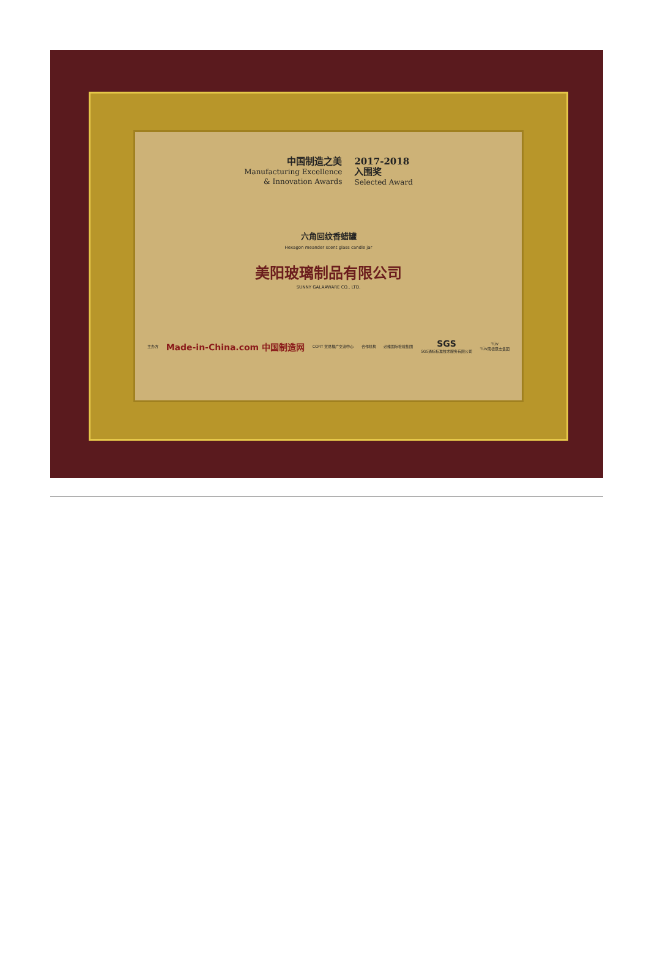中国制造之美
Manufacturing Excellence
& Innovation Awards
2017-2018
入围奖
Selected Award
六角回纹香蜡罐
Hexagon meander scent glass candle jar
美阳玻璃制品有限公司
SUNNY GALAAWARE CO., LTD.
主办方 Made-in-China.com 中国制造网 CCPIT 贸易推广交流中心 合作机构 必维国际检验集团 SGS
SGS通标标准技术服务有限公司 TÜV
TÜV南德意志集团